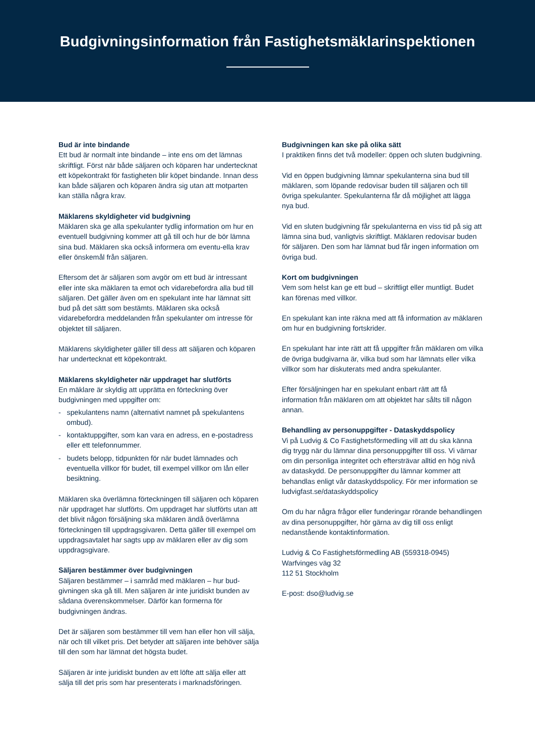Budgivningsinformation från Fastighetsmäklarinspektionen
Bud är inte bindande
Ett bud är normalt inte bindande – inte ens om det lämnas skriftligt. Först när både säljaren och köparen har undertecknat ett köpekontrakt för fastigheten blir köpet bindande. Innan dess kan både säljaren och köparen ändra sig utan att motparten kan ställa några krav.
Mäklarens skyldigheter vid budgivning
Mäklaren ska ge alla spekulanter tydlig information om hur en eventuell budgivning kommer att gå till och hur de bör lämna sina bud. Mäklaren ska också informera om eventu-ella krav eller önskemål från säljaren.
Eftersom det är säljaren som avgör om ett bud är intressant eller inte ska mäklaren ta emot och vidarebefordra alla bud till säljaren. Det gäller även om en spekulant inte har lämnat sitt bud på det sätt som bestämts. Mäklaren ska också vidarebefordra meddelanden från spekulanter om intresse för objektet till säljaren.
Mäklarens skyldigheter gäller till dess att säljaren och köparen har undertecknat ett köpekontrakt.
Mäklarens skyldigheter när uppdraget har slutförts
En mäklare är skyldig att upprätta en förteckning över budgivningen med uppgifter om:
- spekulantens namn (alternativt namnet på spekulantens ombud).
- kontaktuppgifter, som kan vara en adress, en e-postadress eller ett telefonnummer.
- budets belopp, tidpunkten för när budet lämnades och eventuella villkor för budet, till exempel villkor om lån eller besiktning.
Mäklaren ska överlämna förteckningen till säljaren och köparen när uppdraget har slutförts. Om uppdraget har slutförts utan att det blivit någon försäljning ska mäklaren ändå överlämna förteckningen till uppdragsgivaren. Detta gäller till exempel om uppdragsavtalet har sagts upp av mäklaren eller av dig som uppdragsgivare.
Säljaren bestämmer över budgivningen
Säljaren bestämmer – i samråd med mäklaren – hur bud-givningen ska gå till. Men säljaren är inte juridiskt bunden av sådana överenskommelser. Därför kan formerna för budgivningen ändras.
Det är säljaren som bestämmer till vem han eller hon vill sälja, när och till vilket pris. Det betyder att säljaren inte behöver sälja till den som har lämnat det högsta budet.
Säljaren är inte juridiskt bunden av ett löfte att sälja eller att sälja till det pris som har presenterats i marknadsföringen.
Budgivningen kan ske på olika sätt
I praktiken finns det två modeller: öppen och sluten budgivning.
Vid en öppen budgivning lämnar spekulanterna sina bud till mäklaren, som löpande redovisar buden till säljaren och till övriga spekulanter. Spekulanterna får då möjlighet att lägga nya bud.
Vid en sluten budgivning får spekulanterna en viss tid på sig att lämna sina bud, vanligtvis skriftligt. Mäklaren redovisar buden för säljaren. Den som har lämnat bud får ingen information om övriga bud.
Kort om budgivningen
Vem som helst kan ge ett bud – skriftligt eller muntligt. Budet kan förenas med villkor.
En spekulant kan inte räkna med att få information av mäklaren om hur en budgivning fortskrider.
En spekulant har inte rätt att få uppgifter från mäklaren om vilka de övriga budgivarna är, vilka bud som har lämnats eller vilka villkor som har diskuterats med andra spekulanter.
Efter försäljningen har en spekulant enbart rätt att få information från mäklaren om att objektet har sålts till någon annan.
Behandling av personuppgifter - Dataskyddspolicy
Vi på Ludvig & Co Fastighetsförmedling vill att du ska känna dig trygg när du lämnar dina personuppgifter till oss. Vi värnar om din personliga integritet och eftersträvar alltid en hög nivå av dataskydd. De personuppgifter du lämnar kommer att behandlas enligt vår dataskyddspolicy. För mer information se ludvigfast.se/dataskyddspolicy
Om du har några frågor eller funderingar rörande behandlingen av dina personuppgifter, hör gärna av dig till oss enligt nedanstående kontaktinformation.
Ludvig & Co Fastighetsförmedling AB (559318-0945)
Warfvinges väg 32
112 51 Stockholm
E-post: dso@ludvig.se